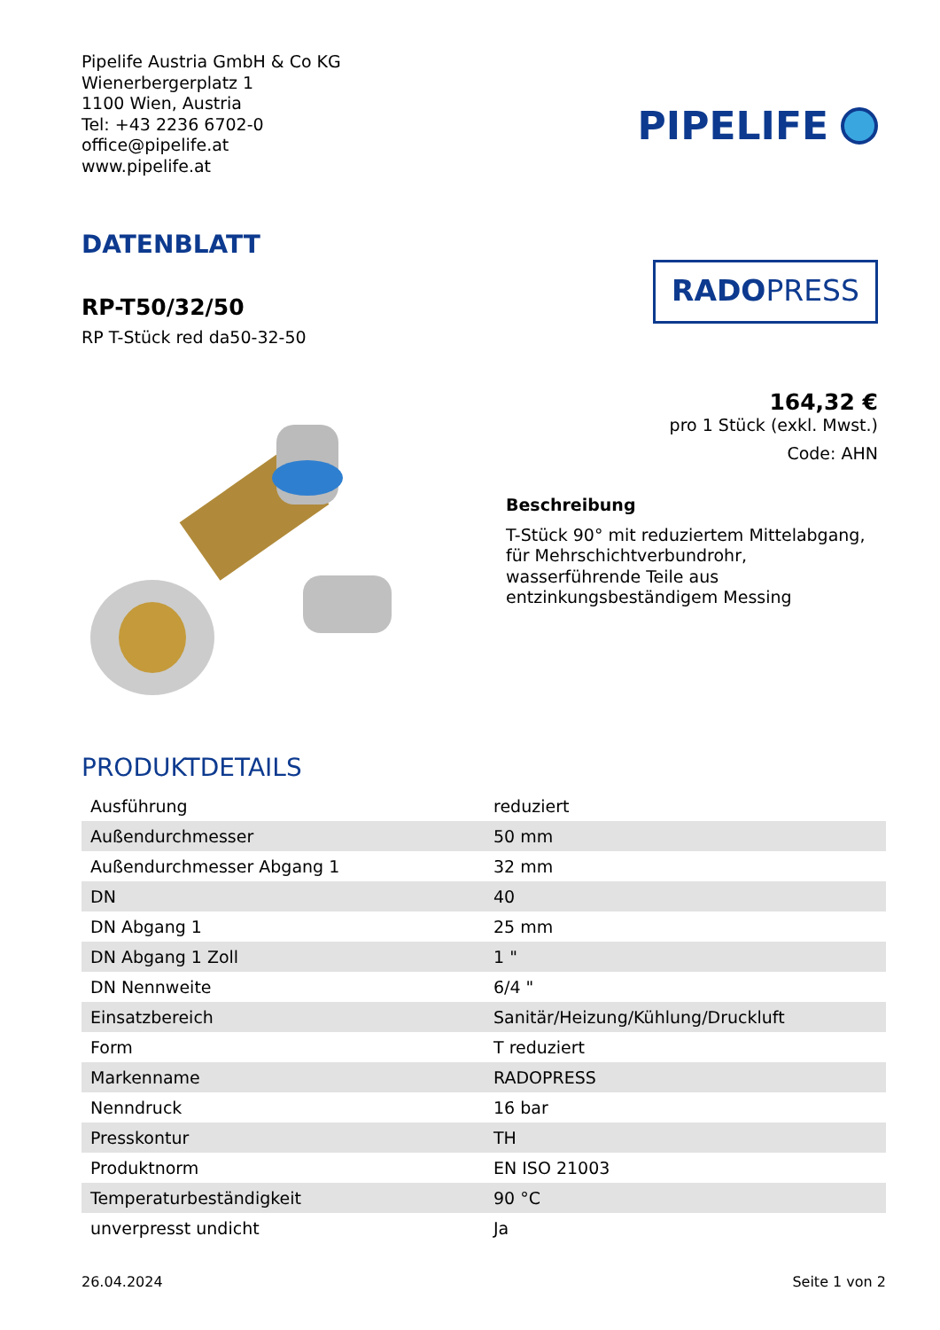Pipelife Austria GmbH & Co KG
Wienerbergerplatz 1
1100 Wien, Austria
Tel: +43 2236 6702-0
office@pipelife.at
www.pipelife.at
PIPELIFE
DATENBLATT
RP-T50/32/50
RP T-Stück red da50-32-50
RADOPRESS
164,32 €
pro 1 Stück (exkl. Mwst.)
Code: AHN
Beschreibung
T-Stück 90° mit reduziertem Mittelabgang, für Mehrschichtverbundrohr, wasserführende Teile aus entzinkungsbeständigem Messing
PRODUKTDETAILS
| Ausführung | reduziert |
| Außendurchmesser | 50 mm |
| Außendurchmesser Abgang 1 | 32 mm |
| DN | 40 |
| DN Abgang 1 | 25 mm |
| DN Abgang 1 Zoll | 1 " |
| DN Nennweite | 6/4 " |
| Einsatzbereich | Sanitär/Heizung/Kühlung/Druckluft |
| Form | T reduziert |
| Markenname | RADOPRESS |
| Nenndruck | 16 bar |
| Presskontur | TH |
| Produktnorm | EN ISO 21003 |
| Temperaturbeständigkeit | 90 °C |
| unverpresst undicht | Ja |
26.04.2024 Seite 1 von 2